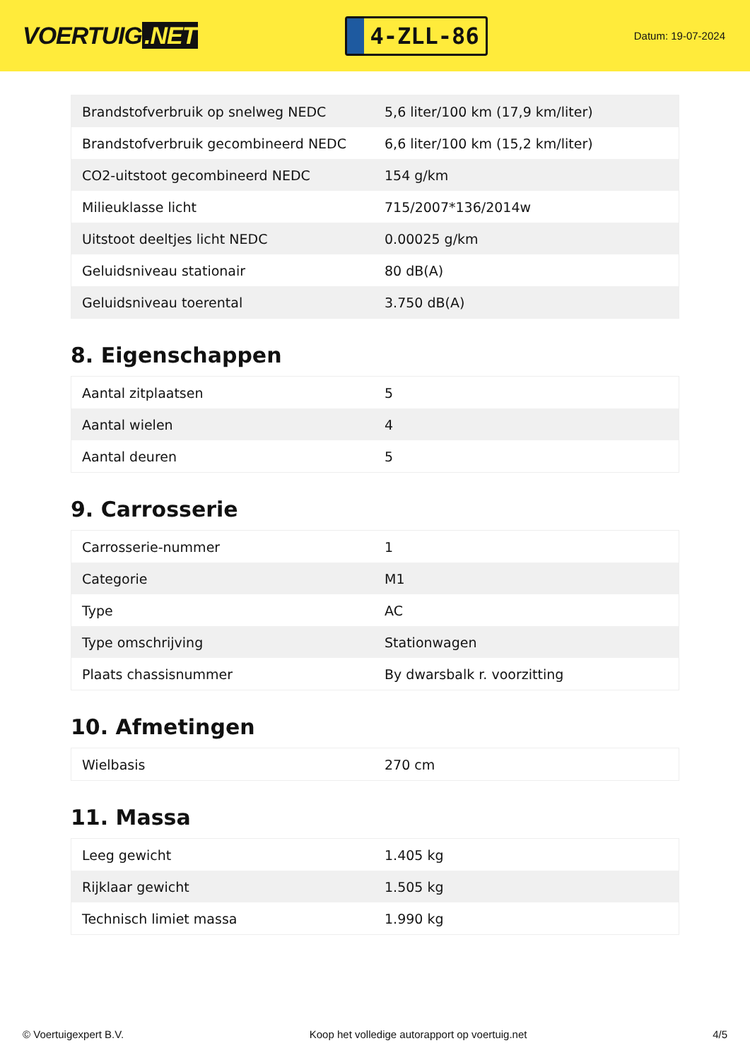VOERTUIG.NET
4-ZLL-86
Datum: 19-07-2024
| Brandstofverbruik op snelweg NEDC | 5,6 liter/100 km (17,9 km/liter) |
| Brandstofverbruik gecombineerd NEDC | 6,6 liter/100 km (15,2 km/liter) |
| CO2-uitstoot gecombineerd NEDC | 154 g/km |
| Milieuklasse licht | 715/2007*136/2014w |
| Uitstoot deeltjes licht NEDC | 0.00025 g/km |
| Geluidsniveau stationair | 80 dB(A) |
| Geluidsniveau toerental | 3.750 dB(A) |
8. Eigenschappen
| Aantal zitplaatsen | 5 |
| Aantal wielen | 4 |
| Aantal deuren | 5 |
9. Carrosserie
| Carrosserie-nummer | 1 |
| Categorie | M1 |
| Type | AC |
| Type omschrijving | Stationwagen |
| Plaats chassisnummer | By dwarsbalk r. voorzitting |
10. Afmetingen
| Wielbasis | 270 cm |
11. Massa
| Leeg gewicht | 1.405 kg |
| Rijklaar gewicht | 1.505 kg |
| Technisch limiet massa | 1.990 kg |
© Voertuigexpert B.V. Koop het volledige autorapport op voertuig.net 4/5